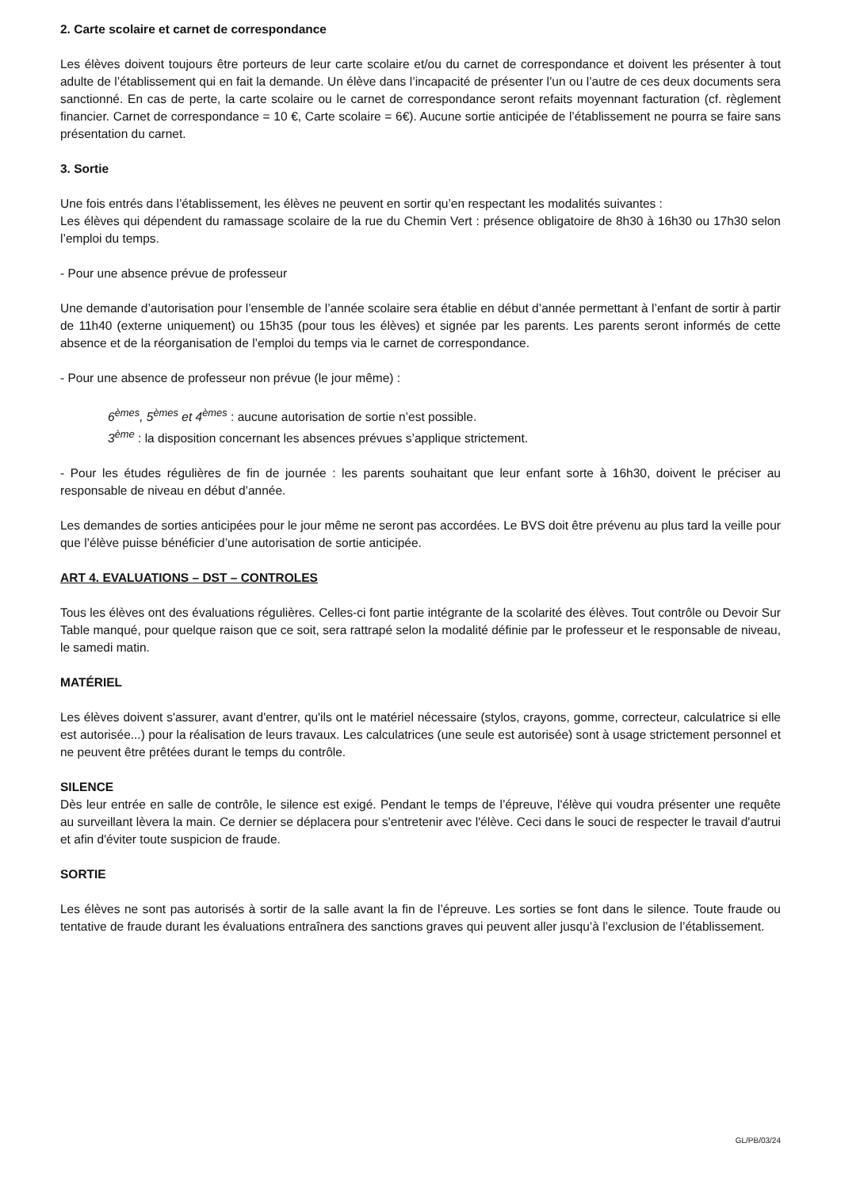2. Carte scolaire et carnet de correspondance
Les élèves doivent toujours être porteurs de leur carte scolaire et/ou du carnet de correspondance et doivent les présenter à tout adulte de l’établissement qui en fait la demande. Un élève dans l’incapacité de présenter l’un ou l’autre de ces deux documents sera sanctionné. En cas de perte, la carte scolaire ou le carnet de correspondance seront refaits moyennant facturation (cf. règlement financier. Carnet de correspondance = 10 €, Carte scolaire = 6€). Aucune sortie anticipée de l’établissement ne pourra se faire sans présentation du carnet.
3. Sortie
Une fois entrés dans l’établissement, les élèves ne peuvent en sortir qu’en respectant les modalités suivantes :
Les élèves qui dépendent du ramassage scolaire de la rue du Chemin Vert : présence obligatoire de 8h30 à 16h30 ou 17h30 selon l’emploi du temps.
- Pour une absence prévue de professeur
Une demande d’autorisation pour l’ensemble de l’année scolaire sera établie en début d’année permettant à l’enfant de sortir à partir de 11h40 (externe uniquement) ou 15h35 (pour tous les élèves) et signée par les parents. Les parents seront informés de cette absence et de la réorganisation de l’emploi du temps via le carnet de correspondance.
- Pour une absence de professeur non prévue (le jour même) :
6<sup>èmes</sup>, 5<sup>èmes</sup> et 4<sup>èmes</sup> : aucune autorisation de sortie n’est possible.
3<sup>ème</sup> : la disposition concernant les absences prévues s’applique strictement.
- Pour les études régulières de fin de journée : les parents souhaitant que leur enfant sorte à 16h30, doivent le préciser au responsable de niveau en début d’année.
Les demandes de sorties anticipées pour le jour même ne seront pas accordées. Le BVS doit être prévenu au plus tard la veille pour que l’élève puisse bénéficier d’une autorisation de sortie anticipée.
ART 4. EVALUATIONS – DST – CONTROLES
Tous les élèves ont des évaluations régulières. Celles-ci font partie intégrante de la scolarité des élèves. Tout contrôle ou Devoir Sur Table manqué, pour quelque raison que ce soit, sera rattrapé selon la modalité définie par le professeur et le responsable de niveau, le samedi matin.
MATÉRIEL
Les élèves doivent s'assurer, avant d'entrer, qu'ils ont le matériel nécessaire (stylos, crayons, gomme, correcteur, calculatrice si elle est autorisée...) pour la réalisation de leurs travaux. Les calculatrices (une seule est autorisée) sont à usage strictement personnel et ne peuvent être prêtées durant le temps du contrôle.
SILENCE
Dès leur entrée en salle de contrôle, le silence est exigé. Pendant le temps de l’épreuve, l'élève qui voudra présenter une requête au surveillant lèvera la main. Ce dernier se déplacera pour s'entretenir avec l'élève. Ceci dans le souci de respecter le travail d'autrui et afin d'éviter toute suspicion de fraude.
SORTIE
Les élèves ne sont pas autorisés à sortir de la salle avant la fin de l’épreuve. Les sorties se font dans le silence. Toute fraude ou tentative de fraude durant les évaluations entraînera des sanctions graves qui peuvent aller jusqu’à l’exclusion de l’établissement.
GL/PB/03/24